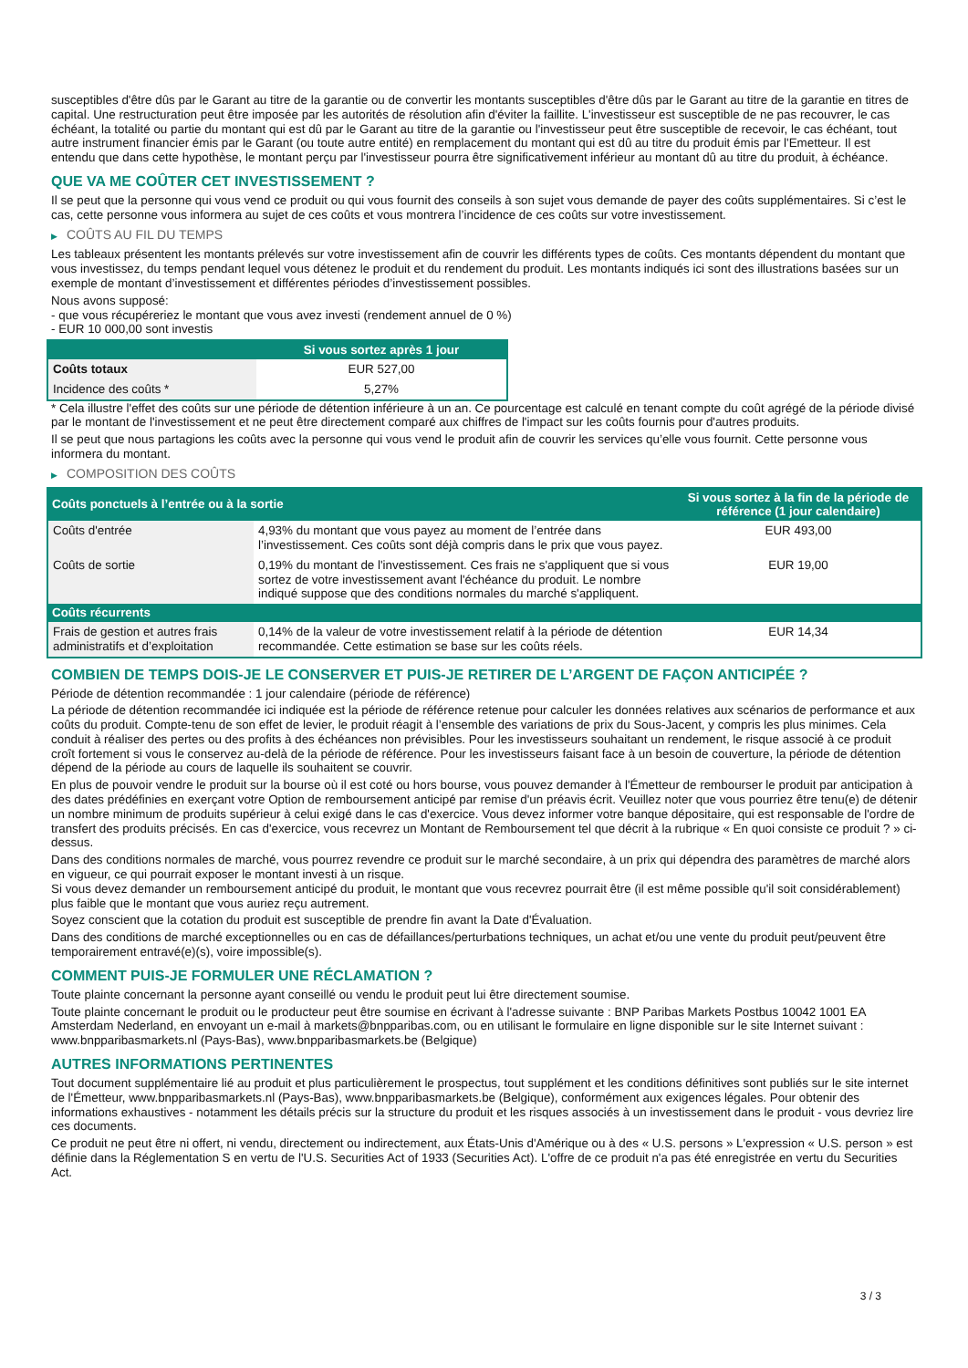susceptibles d'être dûs par le Garant au titre de la garantie ou de convertir les montants susceptibles d'être dûs par le Garant au titre de la garantie en titres de capital. Une restructuration peut être imposée par les autorités de résolution afin d'éviter la faillite. L'investisseur est susceptible de ne pas recouvrer, le cas échéant, la totalité ou partie du montant qui est dû par le Garant au titre de la garantie ou l'investisseur peut être susceptible de recevoir, le cas échéant, tout autre instrument financier émis par le Garant (ou toute autre entité) en remplacement du montant qui est dû au titre du produit émis par l'Emetteur. Il est entendu que dans cette hypothèse, le montant perçu par l'investisseur pourra être significativement inférieur au montant dû au titre du produit, à échéance.
QUE VA ME COÛTER CET INVESTISSEMENT ?
Il se peut que la personne qui vous vend ce produit ou qui vous fournit des conseils à son sujet vous demande de payer des coûts supplémentaires. Si c’est le cas, cette personne vous informera au sujet de ces coûts et vous montrera l’incidence de ces coûts sur votre investissement.
▶ COÛTS AU FIL DU TEMPS
Les tableaux présentent les montants prélevés sur votre investissement afin de couvrir les différents types de coûts. Ces montants dépendent du montant que vous investissez, du temps pendant lequel vous détenez le produit et du rendement du produit. Les montants indiqués ici sont des illustrations basées sur un exemple de montant d’investissement et différentes périodes d’investissement possibles.
Nous avons supposé:
- que vous récupéreriez le montant que vous avez investi (rendement annuel de 0 %)
- EUR 10 000,00 sont investis
| | Si vous sortez après 1 jour |
| --- | --- |
| Coûts totaux | EUR 527,00 |
| Incidence des coûts * | 5,27% |
* Cela illustre l'effet des coûts sur une période de détention inférieure à un an. Ce pourcentage est calculé en tenant compte du coût agrégé de la période divisé par le montant de l'investissement et ne peut être directement comparé aux chiffres de l'impact sur les coûts fournis pour d'autres produits.
Il se peut que nous partagions les coûts avec la personne qui vous vend le produit afin de couvrir les services qu’elle vous fournit. Cette personne vous informera du montant.
▶ COMPOSITION DES COÛTS
| Coûts ponctuels à l’entrée ou à la sortie | | Si vous sortez à la fin de la période de référence (1 jour calendaire) |
| --- | --- | --- |
| Coûts d'entrée | 4,93% du montant que vous payez au moment de l’entrée dans l’investissement. Ces coûts sont déjà compris dans le prix que vous payez. | EUR 493,00 |
| Coûts de sortie | 0,19% du montant de l'investissement. Ces frais ne s'appliquent que si vous sortez de votre investissement avant l'échéance du produit. Le nombre indiqué suppose que des conditions normales du marché s'appliquent. | EUR 19,00 |
| Coûts récurrents | | |
| Frais de gestion et autres frais administratifs et d’exploitation | 0,14% de la valeur de votre investissement relatif à la période de détention recommandée. Cette estimation se base sur les coûts réels. | EUR 14,34 |
COMBIEN DE TEMPS DOIS-JE LE CONSERVER ET PUIS-JE RETIRER DE L’ARGENT DE FAÇON ANTICIPÉE ?
Période de détention recommandée : 1 jour calendaire (période de référence)
La période de détention recommandée ici indiquée est la période de référence retenue pour calculer les données relatives aux scénarios de performance et aux coûts du produit. Compte-tenu de son effet de levier, le produit réagit à l’ensemble des variations de prix du Sous-Jacent, y compris les plus minimes. Cela conduit à réaliser des pertes ou des profits à des échéances non prévisibles. Pour les investisseurs souhaitant un rendement, le risque associé à ce produit croît fortement si vous le conservez au-delà de la période de référence. Pour les investisseurs faisant face à un besoin de couverture, la période de détention dépend de la période au cours de laquelle ils souhaitent se couvrir.
En plus de pouvoir vendre le produit sur la bourse où il est coté ou hors bourse, vous pouvez demander à l'Émetteur de rembourser le produit par anticipation à des dates prédéfinies en exerçant votre Option de remboursement anticipé par remise d'un préavis écrit. Veuillez noter que vous pourriez être tenu(e) de détenir un nombre minimum de produits supérieur à celui exigé dans le cas d'exercice. Vous devez informer votre banque dépositaire, qui est responsable de l'ordre de transfert des produits précisés. En cas d'exercice, vous recevrez un Montant de Remboursement tel que décrit à la rubrique « En quoi consiste ce produit ? » ci-dessus.
Dans des conditions normales de marché, vous pourrez revendre ce produit sur le marché secondaire, à un prix qui dépendra des paramètres de marché alors en vigueur, ce qui pourrait exposer le montant investi à un risque.
Si vous devez demander un remboursement anticipé du produit, le montant que vous recevrez pourrait être (il est même possible qu'il soit considérablement) plus faible que le montant que vous auriez reçu autrement.
Soyez conscient que la cotation du produit est susceptible de prendre fin avant la Date d'Évaluation.
Dans des conditions de marché exceptionnelles ou en cas de défaillances/perturbations techniques, un achat et/ou une vente du produit peut/peuvent être temporairement entravé(e)(s), voire impossible(s).
COMMENT PUIS-JE FORMULER UNE RÉCLAMATION ?
Toute plainte concernant la personne ayant conseillé ou vendu le produit peut lui être directement soumise.
Toute plainte concernant le produit ou le producteur peut être soumise en écrivant à l'adresse suivante : BNP Paribas Markets Postbus 10042 1001 EA Amsterdam Nederland, en envoyant un e-mail à markets@bnpparibas.com, ou en utilisant le formulaire en ligne disponible sur le site Internet suivant : www.bnpparibasmarkets.nl (Pays-Bas), www.bnpparibasmarkets.be (Belgique)
AUTRES INFORMATIONS PERTINENTES
Tout document supplémentaire lié au produit et plus particulièrement le prospectus, tout supplément et les conditions définitives sont publiés sur le site internet de l'Émetteur, www.bnpparibasmarkets.nl (Pays-Bas), www.bnpparibasmarkets.be (Belgique), conformément aux exigences légales. Pour obtenir des informations exhaustives - notamment les détails précis sur la structure du produit et les risques associés à un investissement dans le produit - vous devriez lire ces documents.
Ce produit ne peut être ni offert, ni vendu, directement ou indirectement, aux États-Unis d'Amérique ou à des « U.S. persons » L'expression « U.S. person » est définie dans la Réglementation S en vertu de l'U.S. Securities Act of 1933 (Securities Act). L'offre de ce produit n'a pas été enregistrée en vertu du Securities Act.
3 / 3